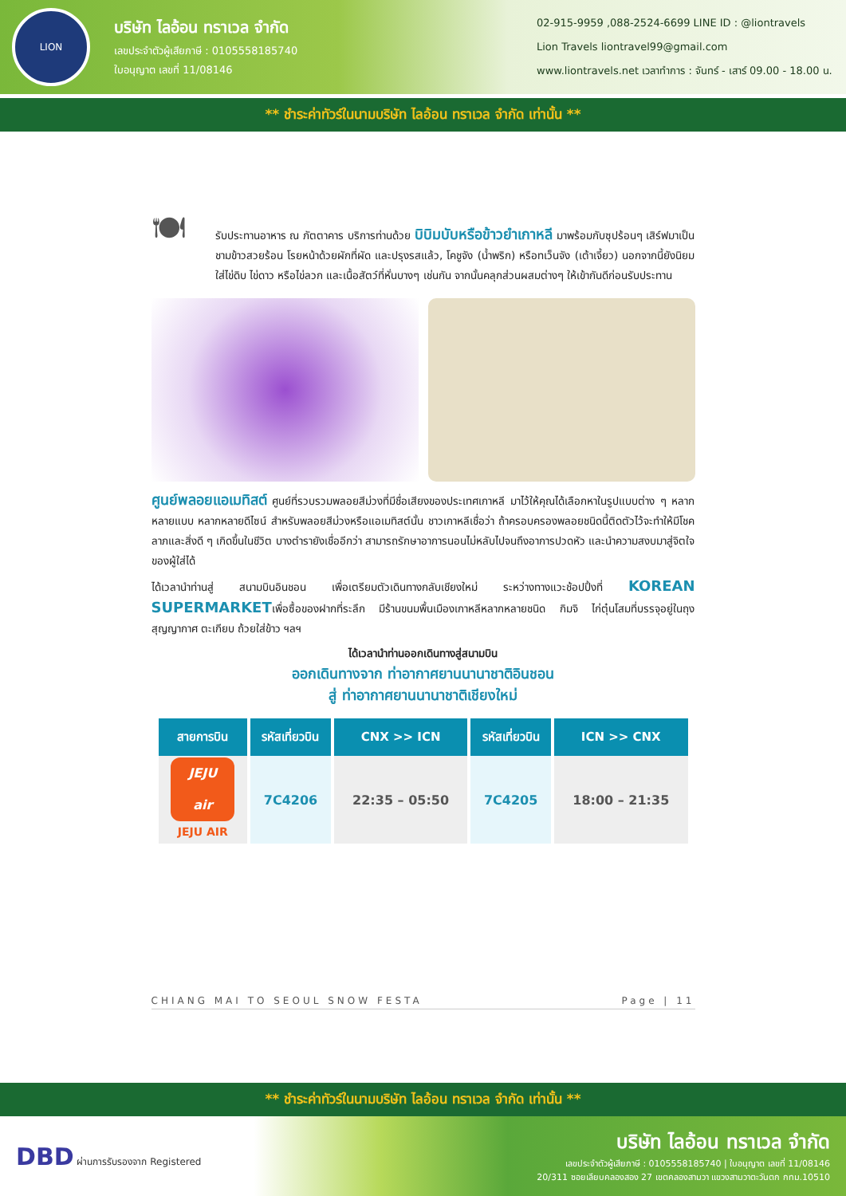LION
บริษัท ไลอ้อน ทราเวล จำกัด
เลขประจำตัวผู้เสียภาษี : 0105558185740
ใบอนุญาต เลขที่ 11/08146
02-915-9959 ,088-2524-6699 LINE ID : @liontravels
Lion Travels liontravel99@gmail.com
www.liontravels.net เวลาทำการ : จันทร์ - เสาร์ 09.00 - 18.00 น.
** ชำระค่าทัวร์ในนามบริษัท ไลอ้อน ทราเวล จำกัด เท่านั้น **
🍽
รับประทานอาหาร ณ ภัตตาคาร บริการท่านด้วย บิบิมบับหรือข้าวยำเกาหลี มาพร้อมกับซุปร้อนๆ เสิร์ฟมาเป็นชามข้าวสวยร้อน โรยหน้าด้วยผักที่ผัด และปรุงรสแล้ว, โคชูจัง (น้ำพริก) หรือทเว็นจัง (เต้าเจี้ยว) นอกจากนี้ยังนิยมใส่ไข่ดิบ ไข่ดาว หรือไข่ลวก และเนื้อสัตว์ที่หั่นบางๆ เช่นกัน จากนั้นคลุกส่วนผสมต่างๆ ให้เข้ากันดีก่อนรับประทาน
ศูนย์พลอยแอเมทิสต์ ศูนย์ที่รวบรวมพลอยสีม่วงที่มีชื่อเสียงของประเทศเกาหลี มาไว้ให้คุณได้เลือกหาในรูปแบบต่าง ๆ หลากหลายแบบ หลากหลายดีไซน์ สำหรับพลอยสีม่วงหรือแอเมทิสต์นั้น ชาวเกาหลีเชื่อว่า ถ้าครอบครองพลอยชนิดนี้ติดตัวไว้จะทำให้มีโชคลาภและสิ่งดี ๆ เกิดขึ้นในชีวิต บางตำรายังเชื่ออีกว่า สามารถรักษาอาการนอนไม่หลับไปจนถึงอาการปวดหัว และนำความสงบมาสู่จิตใจของผู้ใส่ได้
ได้เวลานำท่านสู่ สนามบินอินชอน เพื่อเตรียมตัวเดินทางกลับเชียงใหม่ ระหว่างทางแวะช้อปปิ้งที่ KOREAN SUPERMARKETเพื่อซื้อของฝากที่ระลึก มีร้านขนมพื้นเมืองเกาหลีหลากหลายชนิด กิมจิ ไก่ตุ๋นโสมที่บรรจุอยู่ในถุงสุญญากาศ ตะเกียบ ถ้วยใส่ข้าว ฯลฯ
ได้เวลานำท่านออกเดินทางสู่สนามบิน
ออกเดินทางจาก ท่าอากาศยานนานาชาติอินชอน
สู่ ท่าอากาศยานนานาชาติเชียงใหม่
| สายการบิน | รหัสเที่ยวบิน | CNX >> ICN | รหัสเที่ยวบิน | ICN >> CNX |
| --- | --- | --- | --- | --- |
| JEJU air JEJU AIR | 7C4206 | 22:35 – 05:50 | 7C4205 | 18:00 – 21:35 |
CHIANG MAI TO SEOUL SNOW FESTA Page | 11
** ชำระค่าทัวร์ในนามบริษัท ไลอ้อน ทราเวล จำกัด เท่านั้น **
DBD ผ่านการรับรองจาก Registered
บริษัท ไลอ้อน ทราเวล จำกัด
เลขประจำตัวผู้เสียภาษี : 0105558185740 | ใบอนุญาต เลขที่ 11/08146
20/311 ซอยเลียบคลองสอง 27 เขตคลองสามวา แขวงสามวาตะวันตก กทม.10510